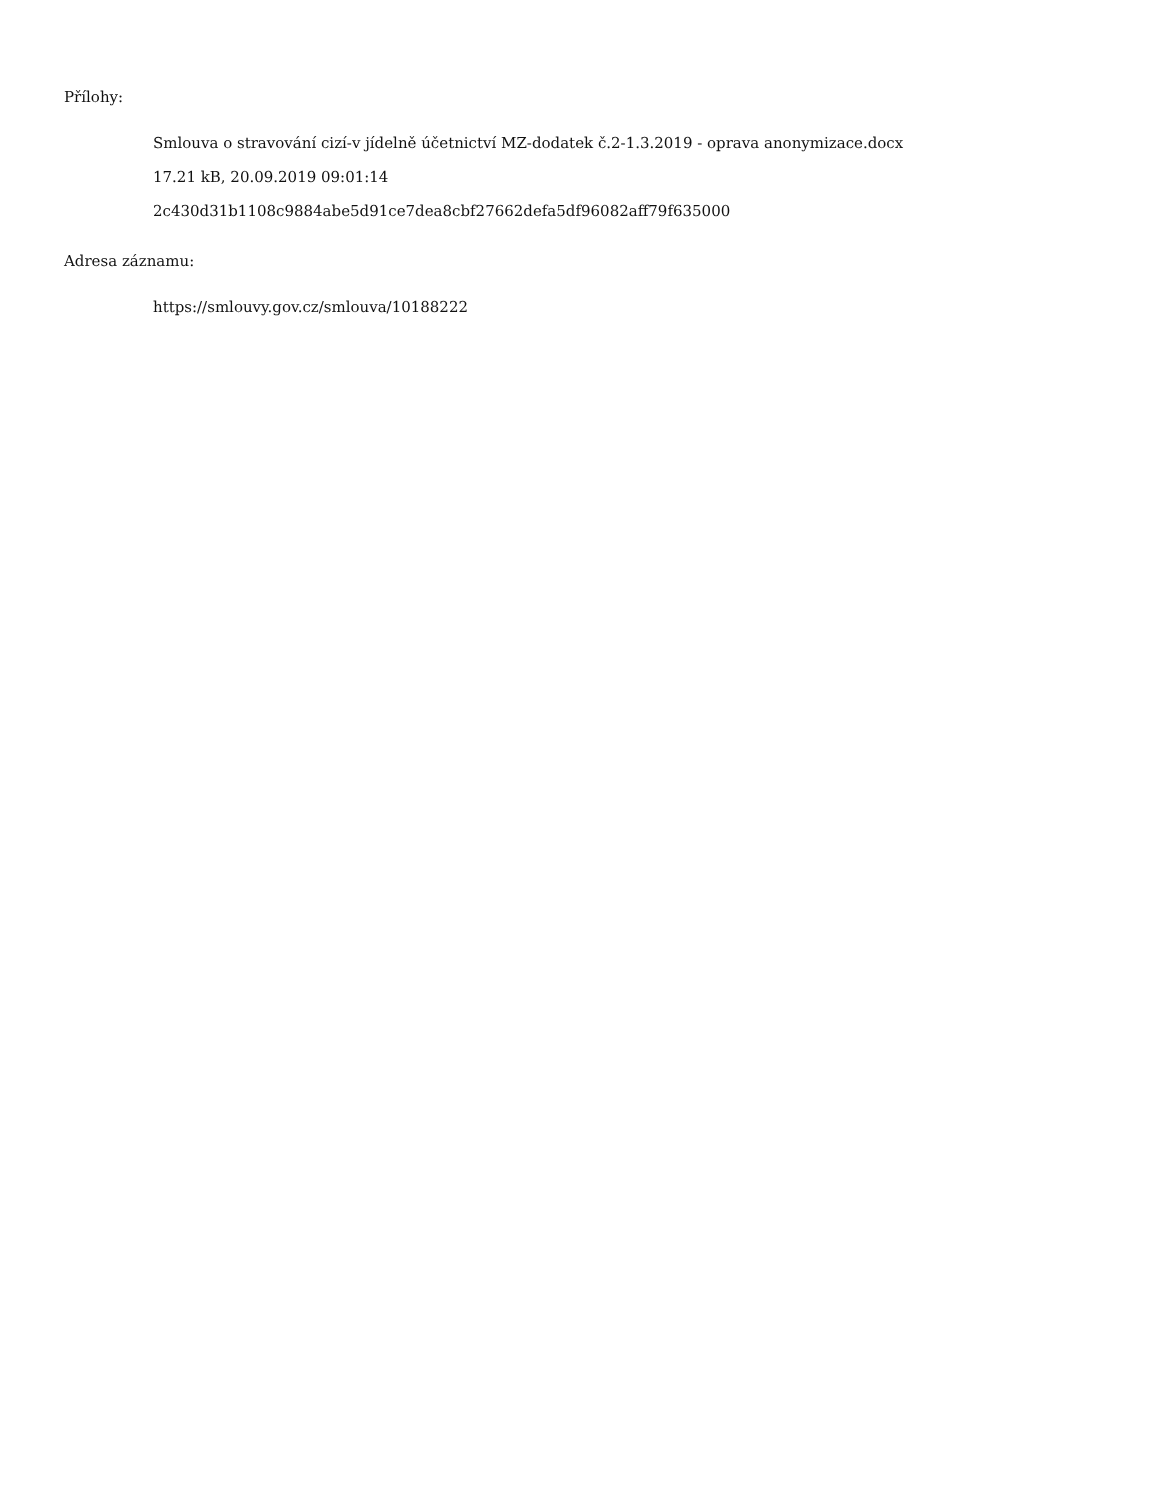Přílohy:
Smlouva o stravování cizí-v jídelně účetnictví MZ-dodatek č.2-1.3.2019 - oprava anonymizace.docx
17.21 kB, 20.09.2019 09:01:14
2c430d31b1108c9884abe5d91ce7dea8cbf27662defa5df96082aff79f635000
Adresa záznamu:
https://smlouvy.gov.cz/smlouva/10188222